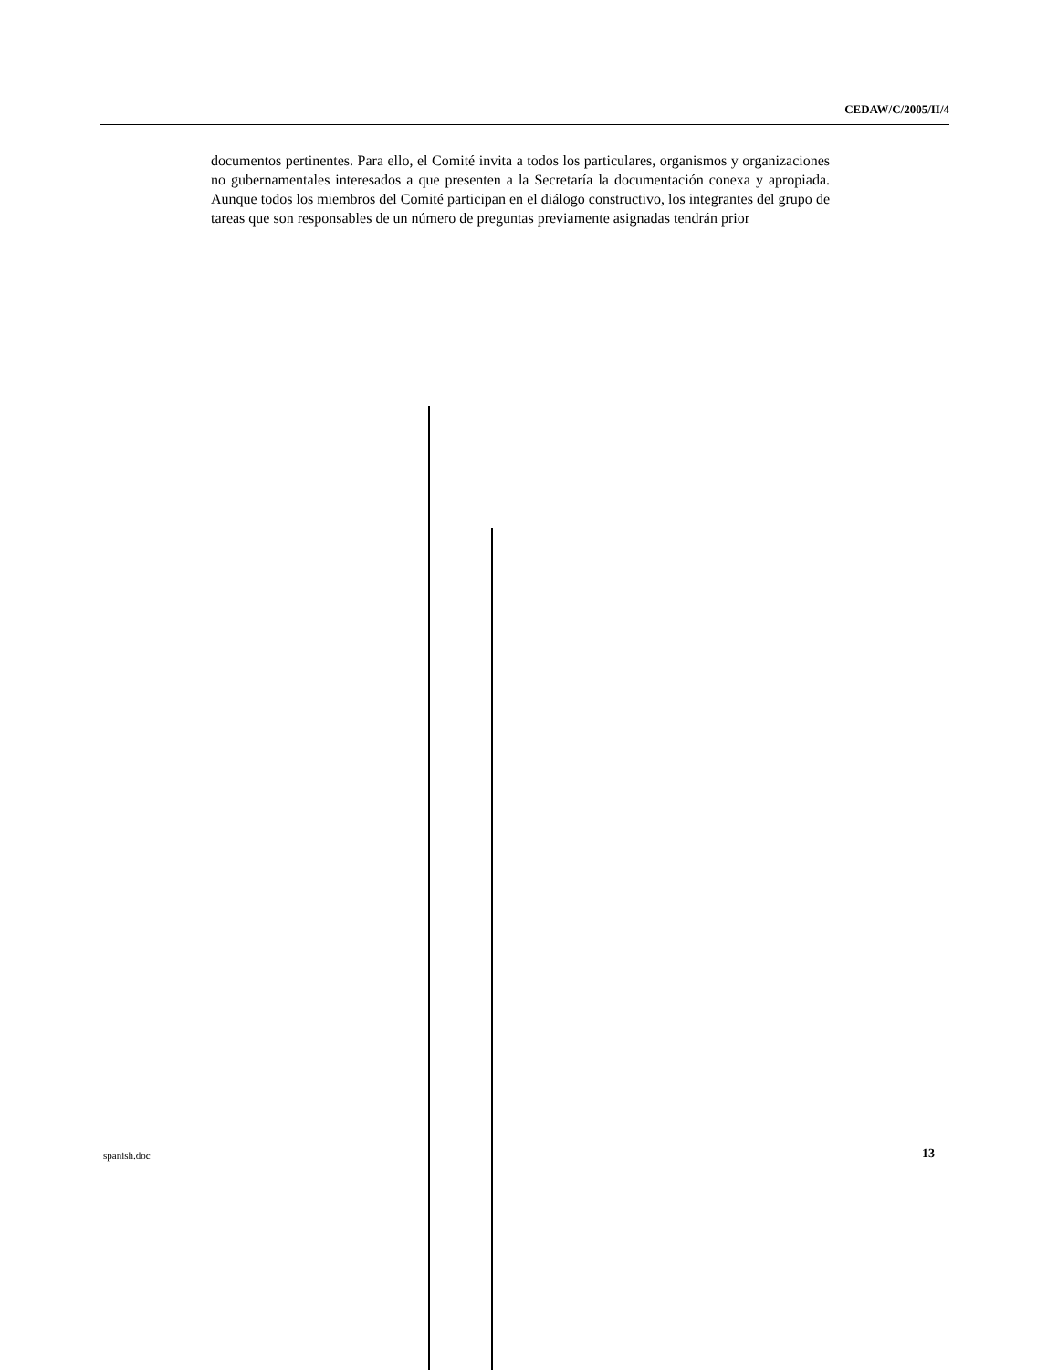CEDAW/C/2005/II/4
documentos pertinentes. Para ello, el Comité invita a todos los particulares, organismos y organizaciones no gubernamentales interesados a que presenten a la Secretaría la documentación conexa y apropiada. Aunque todos los miembros del Comité participan en el diálogo constructivo, los integrantes del grupo de tareas que son responsables de un número de preguntas previamente asignadas tendrán prior
spanish.doc 13